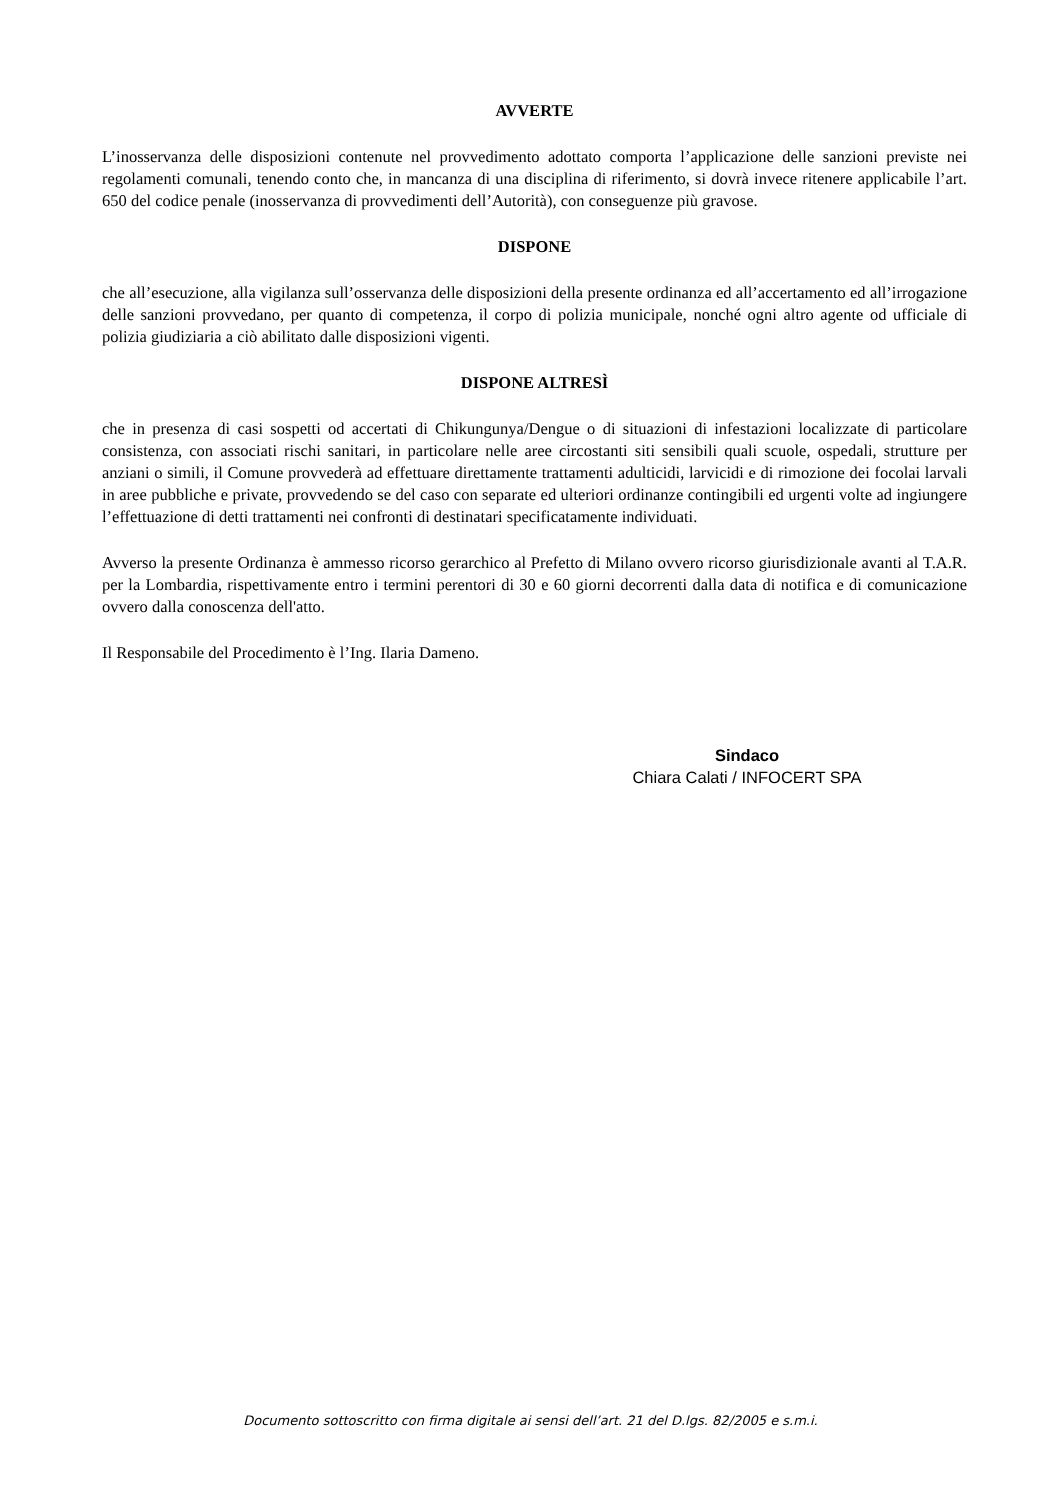AVVERTE
L’inosservanza delle disposizioni contenute nel provvedimento adottato comporta l’applicazione delle sanzioni previste nei regolamenti comunali, tenendo conto che, in mancanza di una disciplina di riferimento, si dovrà invece ritenere applicabile l’art. 650 del codice penale (inosservanza di provvedimenti dell’Autorità), con conseguenze più gravose.
DISPONE
che all’esecuzione, alla vigilanza sull’osservanza delle disposizioni della presente ordinanza ed all’accertamento ed all’irrogazione delle sanzioni provvedano, per quanto di competenza, il corpo di polizia municipale, nonché ogni altro agente od ufficiale di polizia giudiziaria a ciò abilitato dalle disposizioni vigenti.
DISPONE ALTRESÌ
che in presenza di casi sospetti od accertati di Chikungunya/Dengue o di situazioni di infestazioni localizzate di particolare consistenza, con associati rischi sanitari, in particolare nelle aree circostanti siti sensibili quali scuole, ospedali, strutture per anziani o simili, il Comune provvederà ad effettuare direttamente trattamenti adulticidi, larvicidi e di rimozione dei focolai larvali in aree pubbliche e private, provvedendo se del caso con separate ed ulteriori ordinanze contingibili ed urgenti volte ad ingiungere l’effettuazione di detti trattamenti nei confronti di destinatari specificatamente individuati.
Avverso la presente Ordinanza è ammesso ricorso gerarchico al Prefetto di Milano ovvero ricorso giurisdizionale avanti al T.A.R. per la Lombardia, rispettivamente entro i termini perentori di 30 e 60 giorni decorrenti dalla data di notifica e di comunicazione ovvero dalla conoscenza dell'atto.
Il Responsabile del Procedimento è l’Ing. Ilaria Dameno.
Sindaco
Chiara Calati / INFOCERT SPA
Documento sottoscritto con firma digitale ai sensi dell’art. 21 del D.lgs. 82/2005 e s.m.i.